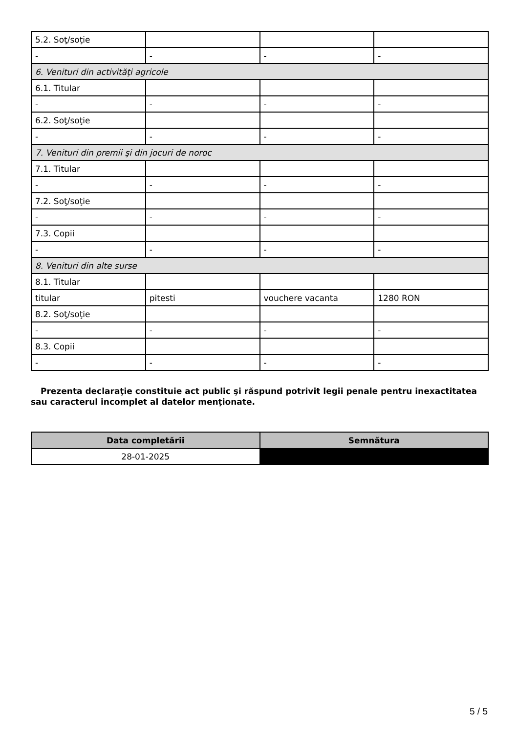| 5.2. Soţ/soţie | | | |
| - | - | - | - |
| 6. Venituri din activităţi agricole | | | |
| 6.1. Titular | | | |
| - | - | - | - |
| 6.2. Soţ/soţie | | | |
| - | - | - | - |
| 7. Venituri din premii şi din jocuri de noroc | | | |
| 7.1. Titular | | | |
| - | - | - | - |
| 7.2. Soţ/soţie | | | |
| - | - | - | - |
| 7.3. Copii | | | |
| - | - | - | - |
| 8. Venituri din alte surse | | | |
| 8.1. Titular | | | |
| titular | pitesti | vouchere vacanta | 1280 RON |
| 8.2. Soţ/soţie | | | |
| - | - | - | - |
| 8.3. Copii | | | |
| - | - | - | - |
Prezenta declaraţie constituie act public şi răspund potrivit legii penale pentru inexactitatea sau caracterul incomplet al datelor menţionate.
| Data completării | Semnătura |
| --- | --- |
| 28-01-2025 | |
5 / 5